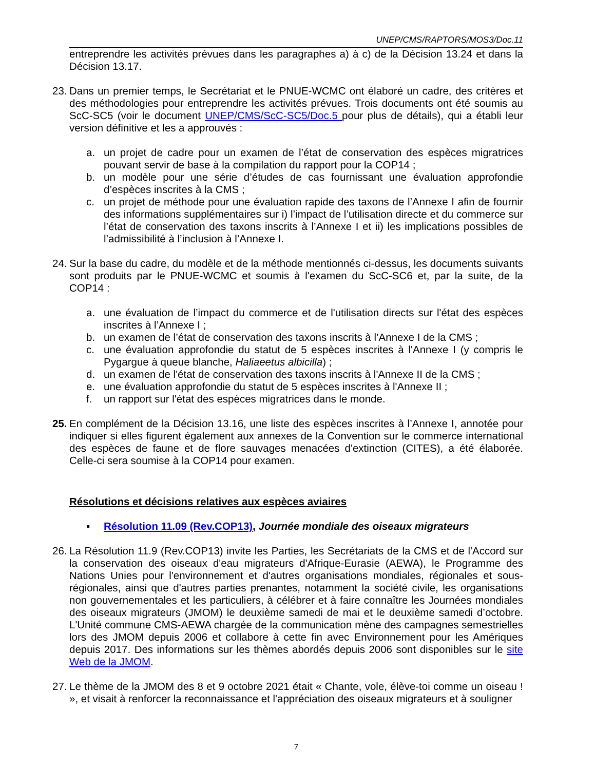UNEP/CMS/RAPTORS/MOS3/Doc.11
entreprendre les activités prévues dans les paragraphes a) à c) de la Décision 13.24 et dans la Décision 13.17.
23. Dans un premier temps, le Secrétariat et le PNUE-WCMC ont élaboré un cadre, des critères et des méthodologies pour entreprendre les activités prévues. Trois documents ont été soumis au ScC-SC5 (voir le document UNEP/CMS/ScC-SC5/Doc.5 pour plus de détails), qui a établi leur version définitive et les a approuvés :
a. un projet de cadre pour un examen de l’état de conservation des espèces migratrices pouvant servir de base à la compilation du rapport pour la COP14 ;
b. un modèle pour une série d’études de cas fournissant une évaluation approfondie d’espèces inscrites à la CMS ;
c. un projet de méthode pour une évaluation rapide des taxons de l’Annexe I afin de fournir des informations supplémentaires sur i) l’impact de l’utilisation directe et du commerce sur l’état de conservation des taxons inscrits à l’Annexe I et ii) les implications possibles de l’admissibilité à l’inclusion à l’Annexe I.
24. Sur la base du cadre, du modèle et de la méthode mentionnés ci-dessus, les documents suivants sont produits par le PNUE-WCMC et soumis à l'examen du ScC-SC6 et, par la suite, de la COP14 :
a. une évaluation de l’impact du commerce et de l'utilisation directs sur l'état des espèces inscrites à l’Annexe I ;
b. un examen de l’état de conservation des taxons inscrits à l’Annexe I de la CMS ;
c. une évaluation approfondie du statut de 5 espèces inscrites à l'Annexe I (y compris le Pygargue à queue blanche, Haliaeetus albicilla) ;
d. un examen de l'état de conservation des taxons inscrits à l'Annexe II de la CMS ;
e. une évaluation approfondie du statut de 5 espèces inscrites à l'Annexe II ;
f. un rapport sur l'état des espèces migratrices dans le monde.
25. En complément de la Décision 13.16, une liste des espèces inscrites à l’Annexe I, annotée pour indiquer si elles figurent également aux annexes de la Convention sur le commerce international des espèces de faune et de flore sauvages menacées d'extinction (CITES), a été élaborée. Celle-ci sera soumise à la COP14 pour examen.
Résolutions et décisions relatives aux espèces aviaires
▪ Résolution 11.09 (Rev.COP13), Journée mondiale des oiseaux migrateurs
26. La Résolution 11.9 (Rev.COP13) invite les Parties, les Secrétariats de la CMS et de l'Accord sur la conservation des oiseaux d'eau migrateurs d'Afrique-Eurasie (AEWA), le Programme des Nations Unies pour l'environnement et d'autres organisations mondiales, régionales et sous-régionales, ainsi que d'autres parties prenantes, notamment la société civile, les organisations non gouvernementales et les particuliers, à célébrer et à faire connaître les Journées mondiales des oiseaux migrateurs (JMOM) le deuxième samedi de mai et le deuxième samedi d’octobre. L'Unité commune CMS-AEWA chargée de la communication mène des campagnes semestrielles lors des JMOM depuis 2006 et collabore à cette fin avec Environnement pour les Amériques depuis 2017. Des informations sur les thèmes abordés depuis 2006 sont disponibles sur le site Web de la JMOM.
27. Le thème de la JMOM des 8 et 9 octobre 2021 était « Chante, vole, élève-toi comme un oiseau ! », et visait à renforcer la reconnaissance et l'appréciation des oiseaux migrateurs et à souligner
7